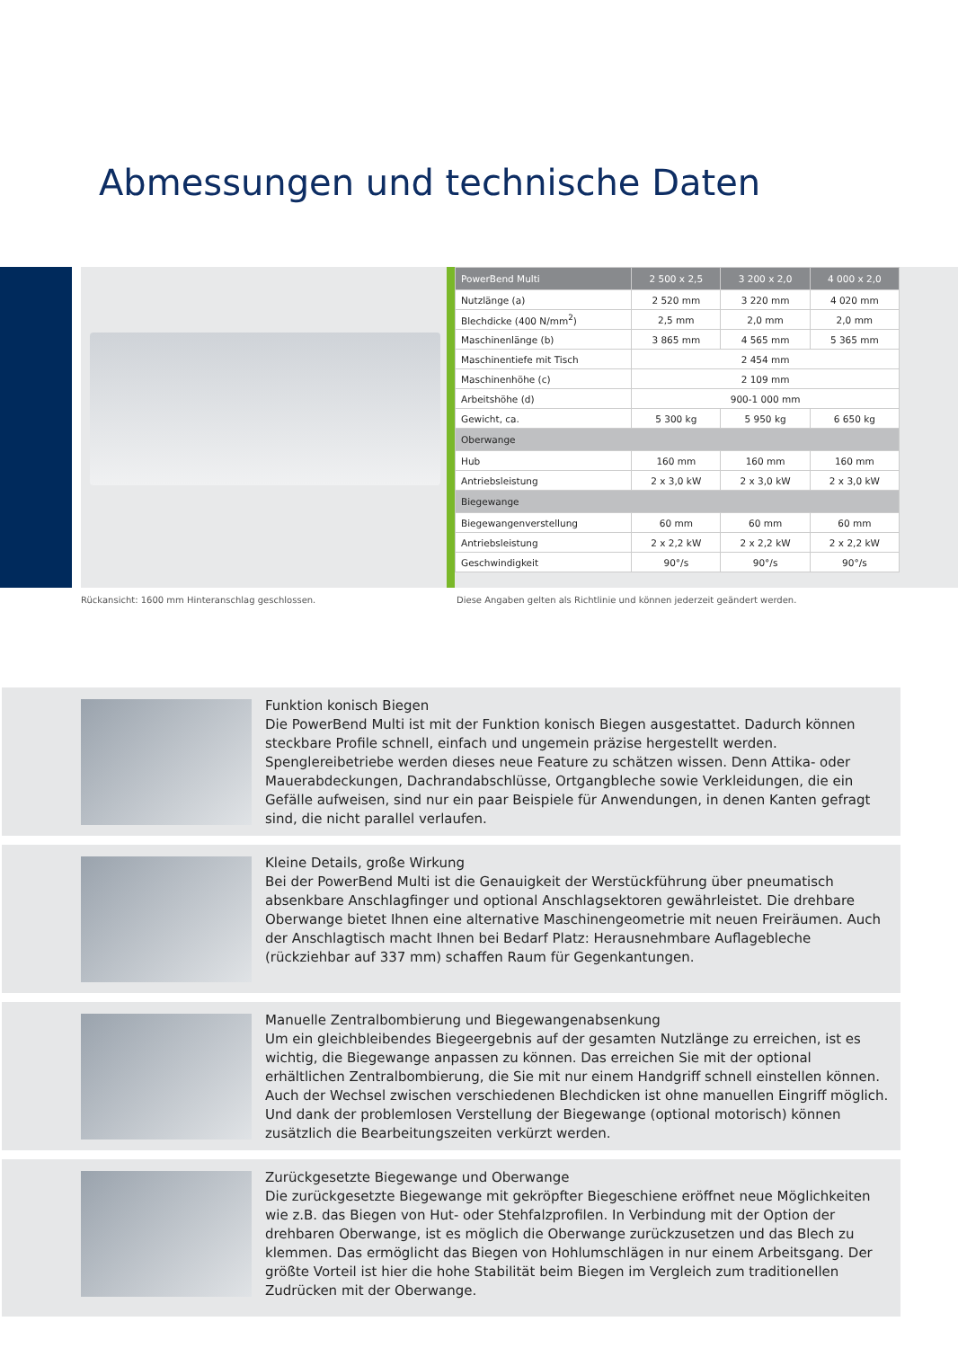Abmessungen und technische Daten
| PowerBend Multi | 2 500 x 2,5 | 3 200 x 2,0 | 4 000 x 2,0 |
| --- | --- | --- | --- |
| Nutzlänge (a) | 2 520 mm | 3 220 mm | 4 020 mm |
| Blechdicke (400 N/mm<sup>2</sup>) | 2,5 mm | 2,0 mm | 2,0 mm |
| Maschinenlänge (b) | 3 865 mm | 4 565 mm | 5 365 mm |
| Maschinentiefe mit Tisch | 2 454 mm | | |
| Maschinenhöhe (c) | 2 109 mm | | |
| Arbeitshöhe (d) | 900-1 000 mm | | |
| Gewicht, ca. | 5 300 kg | 5 950 kg | 6 650 kg |
| Oberwange | | | |
| Hub | 160 mm | 160 mm | 160 mm |
| Antriebsleistung | 2 x 3,0 kW | 2 x 3,0 kW | 2 x 3,0 kW |
| Biegewange | | | |
| Biegewangenverstellung | 60 mm | 60 mm | 60 mm |
| Antriebsleistung | 2 x 2,2 kW | 2 x 2,2 kW | 2 x 2,2 kW |
| Geschwindigkeit | 90°/s | 90°/s | 90°/s |
Rückansicht: 1600 mm Hinteranschlag geschlossen.
Diese Angaben gelten als Richtlinie und können jederzeit geändert werden.
Funktion konisch Biegen
Die PowerBend Multi ist mit der Funktion konisch Biegen ausgestattet. Dadurch können steckbare Profile schnell, einfach und ungemein präzise hergestellt werden. Spenglereibetriebe werden dieses neue Feature zu schätzen wissen. Denn Attika- oder Mauerabdeckungen, Dachrandabschlüsse, Ortgangbleche sowie Verkleidungen, die ein Gefälle aufweisen, sind nur ein paar Beispiele für Anwendungen, in denen Kanten gefragt sind, die nicht parallel verlaufen.
Kleine Details, große Wirkung
Bei der PowerBend Multi ist die Genauigkeit der Werstückführung über pneumatisch absenkbare Anschlagfinger und optional Anschlagsektoren gewährleistet. Die drehbare Oberwange bietet Ihnen eine alternative Maschinengeometrie mit neuen Freiräumen. Auch der Anschlagtisch macht Ihnen bei Bedarf Platz: Herausnehmbare Auflagebleche (rückziehbar auf 337 mm) schaffen Raum für Gegenkantungen.
Manuelle Zentralbombierung und Biegewangenabsenkung
Um ein gleichbleibendes Biegeergebnis auf der gesamten Nutzlänge zu erreichen, ist es wichtig, die Biegewange anpassen zu können. Das erreichen Sie mit der optional erhältlichen Zentralbombierung, die Sie mit nur einem Handgriff schnell einstellen können. Auch der Wechsel zwischen verschiedenen Blechdicken ist ohne manuellen Eingriff möglich. Und dank der problemlosen Verstellung der Biegewange (optional motorisch) können zusätzlich die Bearbeitungszeiten verkürzt werden.
Zurückgesetzte Biegewange und Oberwange
Die zurückgesetzte Biegewange mit gekröpfter Biegeschiene eröffnet neue Möglichkeiten wie z.B. das Biegen von Hut- oder Stehfalzprofilen. In Verbindung mit der Option der drehbaren Oberwange, ist es möglich die Oberwange zurückzusetzen und das Blech zu klemmen. Das ermöglicht das Biegen von Hohlumschlägen in nur einem Arbeitsgang. Der größte Vorteil ist hier die hohe Stabilität beim Biegen im Vergleich zum traditionellen Zudrücken mit der Oberwange.